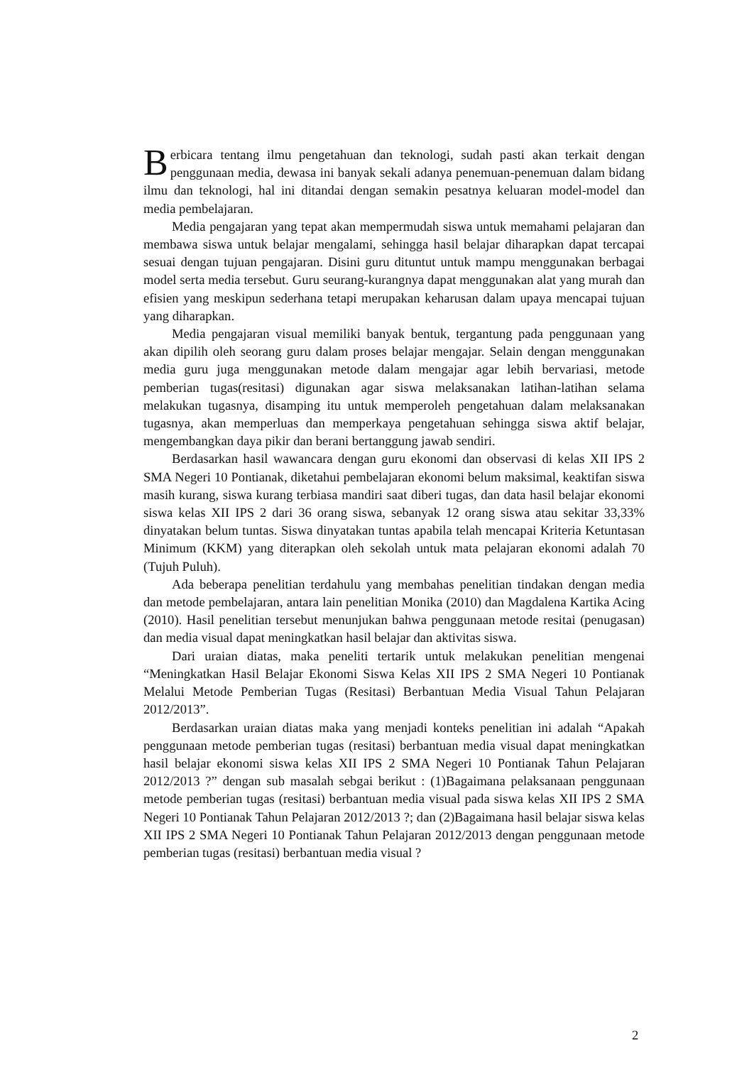Berbicara tentang ilmu pengetahuan dan teknologi, sudah pasti akan terkait dengan penggunaan media, dewasa ini banyak sekali adanya penemuan-penemuan dalam bidang ilmu dan teknologi, hal ini ditandai dengan semakin pesatnya keluaran model-model dan media pembelajaran.
Media pengajaran yang tepat akan mempermudah siswa untuk memahami pelajaran dan membawa siswa untuk belajar mengalami, sehingga hasil belajar diharapkan dapat tercapai sesuai dengan tujuan pengajaran. Disini guru dituntut untuk mampu menggunakan berbagai model serta media tersebut. Guru seurang-kurangnya dapat menggunakan alat yang murah dan efisien yang meskipun sederhana tetapi merupakan keharusan dalam upaya mencapai tujuan yang diharapkan.
Media pengajaran visual memiliki banyak bentuk, tergantung pada penggunaan yang akan dipilih oleh seorang guru dalam proses belajar mengajar. Selain dengan menggunakan media guru juga menggunakan metode dalam mengajar agar lebih bervariasi, metode pemberian tugas(resitasi) digunakan agar siswa melaksanakan latihan-latihan selama melakukan tugasnya, disamping itu untuk memperoleh pengetahuan dalam melaksanakan tugasnya, akan memperluas dan memperkaya pengetahuan sehingga siswa aktif belajar, mengembangkan daya pikir dan berani bertanggung jawab sendiri.
Berdasarkan hasil wawancara dengan guru ekonomi dan observasi di kelas XII IPS 2 SMA Negeri 10 Pontianak, diketahui pembelajaran ekonomi belum maksimal, keaktifan siswa masih kurang, siswa kurang terbiasa mandiri saat diberi tugas, dan data hasil belajar ekonomi siswa kelas XII IPS 2 dari 36 orang siswa, sebanyak 12 orang siswa atau sekitar 33,33% dinyatakan belum tuntas. Siswa dinyatakan tuntas apabila telah mencapai Kriteria Ketuntasan Minimum (KKM) yang diterapkan oleh sekolah untuk mata pelajaran ekonomi adalah 70 (Tujuh Puluh).
Ada beberapa penelitian terdahulu yang membahas penelitian tindakan dengan media dan metode pembelajaran, antara lain penelitian Monika (2010) dan Magdalena Kartika Acing (2010). Hasil penelitian tersebut menunjukan bahwa penggunaan metode resitai (penugasan) dan media visual dapat meningkatkan hasil belajar dan aktivitas siswa.
Dari uraian diatas, maka peneliti tertarik untuk melakukan penelitian mengenai “Meningkatkan Hasil Belajar Ekonomi Siswa Kelas XII IPS 2 SMA Negeri 10 Pontianak Melalui Metode Pemberian Tugas (Resitasi) Berbantuan Media Visual Tahun Pelajaran 2012/2013”.
Berdasarkan uraian diatas maka yang menjadi konteks penelitian ini adalah “Apakah penggunaan metode pemberian tugas (resitasi) berbantuan media visual dapat meningkatkan hasil belajar ekonomi siswa kelas XII IPS 2 SMA Negeri 10 Pontianak Tahun Pelajaran 2012/2013 ?” dengan sub masalah sebgai berikut : (1)Bagaimana pelaksanaan penggunaan metode pemberian tugas (resitasi) berbantuan media visual pada siswa kelas XII IPS 2 SMA Negeri 10 Pontianak Tahun Pelajaran 2012/2013 ?; dan (2)Bagaimana hasil belajar siswa kelas XII IPS 2 SMA Negeri 10 Pontianak Tahun Pelajaran 2012/2013 dengan penggunaan metode pemberian tugas (resitasi) berbantuan media visual ?
2